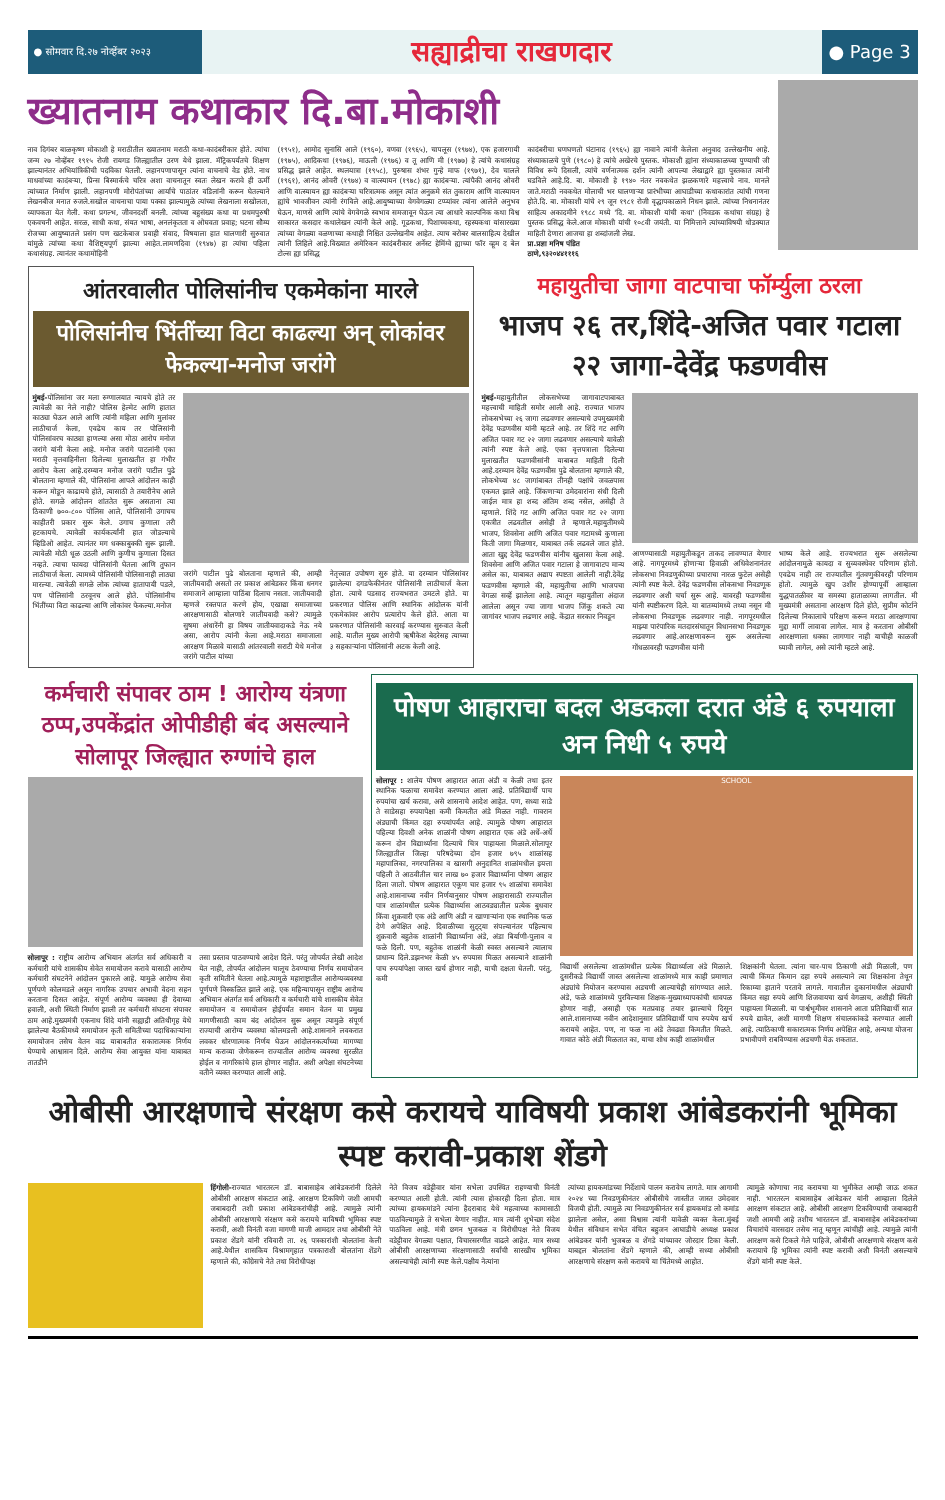● सोमवार दि.२७ नोव्हेंबर २०२३
सह्याद्रीचा राखणदार
● Page 3
ख्यातनाम कथाकार दि.बा.मोकाशी
नाव दिगंबर बाळकृष्ण मोकाशी हे मराठीतील ख्यातनाम मराठी कथा-कादंबरीकार होते. त्यांचा जन्म २७ नोव्हेंबर १९१५ रोजी रायगड जिल्ह्यातील उरण येथे झाला. मॅट्रिकपर्यंतचे शिक्षण झाल्यानंतर अभियांत्रिकीची पदविका घेतली. लहानपणापासून त्यांना वाचनाचे वेड होते. नाथ माधवांच्या कादंबऱ्या, प्रिन्स बिस्मार्कचे चरित्र अशा वाचनातून स्वतः लेखन करावे ही ऊर्मी त्यांच्यात निर्माण झाली. लहानपणी मोरोपंतांच्या आर्यांचे पाठांतर वडिलांनी करून घेतल्याने लेखनबीज मनात रुजले.सखोल वाचनाचा पाया पक्का झाल्यामुळे त्यांच्या लेखनाला सखोलता, व्यापकता येत गेली. कथा प्रगल्भ, जीवनदर्शी बनली. त्यांच्या बहुसंख्य कथा या प्रथमपुरुषी एकवचनी आहेत. सरळ, साधी कथा, संयत भाषा, अनलंकृतता व ओघवता प्रवाह; घटना सौम्य रोजच्या आयुष्यातले प्रसंग पण खटकेबाज प्रवाही संवाद, विषयाला हात घालणारी सुरुवात यांमुळे त्यांच्या कथा वैशिष्ट्यपूर्ण झाल्या आहेत.लामणदिवा (१९४७) हा त्यांचा पहिला कथासंग्रह. त्यानंतर कथामोहिनी
(१९५१), आमोद सुनासि आले (१९६०), वणवा (१९६५), चापलूस (१९७४), एक हजारगायी (१९७५), आदिकथा (१९७६), माऊली (१९७६) व तू आणि मी (१९७७) हे त्यांचे कथासंग्रह प्रसिद्ध झाले आहेत. स्थलयात्रा (१९५८), पुरुषास शंभर गुन्हे माफ (१९७१), देव चालले (१९६१), आनंद ओवरी (१९७४) व वात्स्यायन (१९७८) ह्या कादंबऱ्या. त्यांपैकी आनंद ओवरी आणि वात्स्यायन ह्या कादंबऱ्या चरित्रात्मक असून त्यांत अनुक्रमे संत तुकाराम आणि वात्स्यायन ह्यांचे भावजीवन त्यांनी रंगविले आहे.आयुष्याच्या वेगवेगळ्या टप्प्यांवर त्यांना आलेले अनुभव घेऊन, माणसे आणि त्यांचे वेगवेगळे स्वभाव समजावून घेऊन त्या आधारे काल्पनिक कथा विश्व साकारत कसदार कथालेखन त्यांनी केले आहे. गूढकथा, पिशाच्चकथा, रहस्यकथा यांसारख्या त्यांच्या वेगळ्या वळणाच्या कथाही निश्चित उल्लेखनीय आहेत. त्याच बरोबर बालसाहित्य देखील त्यांनी लिहिले आहे.विख्यात अमेरिकन कादंबरीकार अर्नेस्ट हेमिंग्वे ह्याच्या फॉर व्हूम द बेल टोल्स ह्या प्रसिद्ध
कादंबरीचा घणघणतो घंटानाद (१९६५) ह्या नावाने त्यांनी केलेला अनुवाद उल्लेखनीय आहे. संध्याकाळचे पुणे (१९८०) हे त्यांचे अखेरचे पुस्तक. मोकाशी ह्यांना संध्याकाळच्या पुण्याची जी विविध रूपे दिसली, त्यांचे वर्णनात्मक दर्शन त्यांनी आपल्या लेखाद्वारे ह्या पुस्तकात त्यांनी घडविले आहे.दि. बा. मोकाशी हे १९४० नंतर नवकथेत झळकणारे महत्त्वाचे नाव. मानले जाते.मराठी नवकथेत मोलाची भर घालणाऱ्या प्रारंभीच्या आघाडीच्या कथाकारांत त्यांची गणना होते.दि. बा. मोकाशी यांचे २९ जून १९८१ रोजी वृद्धापकाळाने निधन झाले. त्यांच्या निधनानंतर साहित्य अकादमीने १९८८ मध्ये 'दि. बा. मोकाशी यांची कथा' (निवडक कथांचा संग्रह) हे पुस्तक प्रसिद्ध केले.आज मोकाशी यांची १०८वी जयंती. या निमित्ताने त्यांच्याविषयी थोडक्यात माहिती देणारा आजचा हा शब्दांजली लेख.
प्रा.प्रज्ञा मनिष पंडित
ठाणे,९३२०४४१११६
आंतरवालीत पोलिसांनीच एकमेकांना मारले
पोलिसांनीच भिंतींच्या विटा काढल्या अन् लोकांवर फेकल्या-मनोज जरांगे
मुंबई-पोलिसांना जर मला रुग्णालयात न्यायचे होते तर त्यावेळी का नेले नाही? पोलिस हेल्मेट आणि हातात काठ्या घेऊन आले आणि त्यांनी महिला आणि मुलांवर लाठीचार्ज केला, एवढेच काय तर पोलिसांनी पोलिसांवरच काठ्या हाणल्या असा मोठा आरोप मनोज जरांगे यांनी केला आहे. मनोज जरांगे पाटलांनी एका मराठी वृत्तवाहिनीला दिलेल्या मुलाखतीत हा गंभीर आरोप केला आहे.दरम्यान मनोज जरांगे पाटील पुढे बोलताना म्हणाले की, पोलिसांना आपले आंदोलन काही करून मोडून काढायचे होते, त्यासाठी ते तयारीनेच आले होते. सगळे आंदोलन शांततेत सुरू असताना त्या ठिकाणी ७००-८०० पोलिस आले, पोलिसांनी उगाचच काहीतरी प्रकार सुरू केले. उगाच कुणाला तरी हटकायचे. त्यावेळी कार्यकर्त्यांनी हात जोडल्याचे व्हिडिओ आहेत. त्यानंतर मग धक्काबुक्की सुरू झाली. त्यावेळी मोठी धूळ उठली आणि कुणीच कुणाला दिसत नव्हते. त्याचा फायदा पोलिसांनी घेतला आणि तुफान लाठीचार्ज केला. त्यामध्ये पोलिसांनी पोलिसानाही लाठ्या मारल्या. त्यावेळी सगळे लोक त्यांच्या हातापायी पडले, पण पोलिसांनी ठरवूनच आले होते. पोलिसांनीच भिंतींच्या विटा काढल्या आणि लोकांवर फेकल्या.मनोज
जरांगे पाटील पुढे बोलताना म्हणाले की, आम्ही जातीयवादी असतो तर प्रकाश आंबेडकर किंवा धनगर समाजाने आम्हाला पाठिंबा दिलाच नसता. जातीयवादी म्हणजे रक्तपात करणे होय, एखाद्या समाजाच्या आरक्षणासाठी बोलणारे जातीयवादी कसे? त्यामुळे सुषमा अंधारेंनी हा विषय जातीयवादाकडे नेऊ नये असा, आरोप त्यांनी केला आहे.मराठा समाजाला आरक्षण मिळावे यासाठी आंतरवाली सराटी येथे मनोज जरांगे पाटील यांच्या
नेतृत्त्वात उपोषण सुरु होते. या दरम्यान पोलिसांवर झालेल्या दगडफेकीनंतर पोलिसांनी लाठीचार्ज केला होता. त्याचे पडसाद राज्यभरात उमटले होते. या प्रकरणात पोलिस आणि स्थानिक आंदोलक यांनी एकमेकांवर आरोप प्रत्यारोप केले होते. आता या प्रकरणात पोलिसांनी कारवाई करण्यास सुरुवात केली आहे. यातील मुख्य आरोपी ऋषीकेश बेदरेसह त्याच्या ३ सहकाऱ्यांना पोलिसांनी अटक केली आहे.
महायुतीचा जागा वाटपाचा फॉर्म्युला ठरला
भाजप २६ तर,शिंदे-अजित पवार गटाला २२ जागा-देवेंद्र फडणवीस
मुंबई-महायुतीतील लोकसभेच्या जागावाटपाबाबत महत्त्वाची माहिती समोर आली आहे. राज्यात भाजप लोकसभेच्या २६ जागा लढवणार असल्याचे उपमुख्यमंत्री देवेंद्र फडणवीस यांनी म्हटले आहे. तर शिंदे गट आणि अजित पवार गट २२ जागा लढवणार असल्याचे यावेळी त्यांनी स्पष्ट केले आहे. एका वृत्तपत्राला दिलेल्या मुलाखतीत फडणवीसांनी याबाबत माहिती दिली आहे.दरम्यान देवेंद्र फडणवीस पुढे बोलताना म्हणाले की, लोकभेच्या ४८ जागांबाबत तीनही पक्षांचे जवळपास एकमत झाले आहे. जिंकणाऱ्या उमेदवारांना संधी दिली जाईल मात्र हा शब्द अंतिम शब्द नसेल, असेही ते म्हणाले. शिंदे गट आणि अजित पवार गट २२ जागा एकत्रीत लढवतील असेही ते म्हणाले.महायुतीमध्ये भाजप, शिवसेना आणि अजित पवार गटामध्ये कुणाला किती जागा मिळणार, याबाबत तर्क लढवले जात होते. आता खुद्द देवेंद्र फडणवीस यांनीच खुलासा केला आहे. शिवसेना आणि अजित पवार गटाला हे जागावाटप मान्य असेल का, याबाबत अद्याप स्पष्टता आलेली नाही.देवेंद्र फडणवीस म्हणाले की, महायुतीचा आणि भाजपचा वेगळा सर्व्हे झालेला आहे. त्यातून महायुतीला अंदाज आलेला असून ज्या जागा भाजप जिंकू शकते त्या जागांवर भाजप लढणार आहे. केंद्रात सरकार निवडून
आणण्यासाठी महायुतीकडून ताकद लावण्यात येणार आहे. नागपूरमध्ये होणाऱ्या हिवाळी अधिवेशनानंतर लोकसभा निवडणुकीच्या प्रचाराचा नारळ फुटेल असेही त्यांनी स्पष्ट केले. देवेंद्र फडणवीस लोकसभा निवडणूक लढवणार अशी चर्चा सुरू आहे. यावरही फडणवीस यांनी स्पष्टीकरण दिले. या बातम्यांमध्ये तथ्या नसून मी लोकसभा निवडणूक लढवणार नाही. नागपूरमधील माझ्या पारंपारिक मतदारसंघातून विधानसभा निवडणूक लढवणार आहे.आरक्षणावरून सुरू असलेल्या गोंधळावरही फडणवीस यांनी
भाष्य केले आहे. राज्यभरात सुरू असलेल्या आंदोलनामुळे कायदा व सुव्यवस्थेवर परिणाम होतो. एवढेच नाही तर राज्यातील गुंतवणुकीवरही परिणाम होतो. त्यामुळे खुप उशीर होण्यापूर्वी आम्हाला युद्धपातळीवर या समस्या हाताळाव्या लागतील. मी मुख्यमंत्री असताना आरक्षण दिले होते, सुप्रीम कोर्टाने दिलेल्या निकालाचे परिक्षण करून मराठा आरक्षणाचा मुद्दा मार्गी लावावा लागेल. मात्र हे करताना ओबीसी आरक्षणाला धक्का लागणार नाही याचीही काळजी घ्यावी लागेल, असे त्यांनी म्हटले आहे.
कर्मचारी संपावर ठाम ! आरोग्य यंत्रणा ठप्प,उपकेंद्रांत ओपीडीही बंद असल्याने सोलापूर जिल्ह्यात रुग्णांचे हाल
सोलापूर : राष्ट्रीय आरोग्य अभियान अंतर्गत सर्व अधिकारी व कर्मचारी यांचे शासकीय सेवेत समायोजन करावे यासाठी आरोग्य कर्मचारी संघटनेने आंदोलन पुकारले आहे. यामुळे आरोग्य सेवा पूर्णपणे कोलमडले असून नागरिक उपचार अभावी वेदना सहन करताना दिसत आहेत. संपूर्ण आरोग्य व्यवस्था ही देवाच्या हवाली, अशी स्थिती निर्माण झाली तर कर्मचारी संघटना संपावर ठाम आहे.मुख्यमंत्री एकनाथ शिंदे यांनी सह्याद्री अतिथीगृह येथे झालेल्या बैठकीमध्ये समायोजन कृती समितीच्या पदाधिकाऱ्यांना समायोजन तसेच वेतन वाढ याबाबतीत सकारात्मक निर्णय घेण्याचे आश्वासन दिले. आरोग्य सेवा आयुक्त यांना याबाबत तातडीने
तसा प्रस्ताव पाठवण्याचे आदेश दिले. परंतु जोपर्यंत लेखी आदेश येत नाही, तोपर्यंत आंदोलन चालूच ठेवण्याचा निर्णय समायोजन कृती समितीने घेतला आहे.त्यामुळे महाराष्ट्रातील आरोग्यव्यवस्था पूर्णपणे विस्कळित झाले आहे. एक महिन्यापासून राष्ट्रीय आरोग्य अभियान अंतर्गत सर्व अधिकारी व कर्मचारी यांचे शासकीय सेवेत समायोजन व समायोजन होईपर्यंत समान वेतन या प्रमुख मागणीसाठी काम बंद आंदोलन सुरू असून त्यामुळे संपूर्ण राज्याची आरोग्य व्यवस्था कोलमडली आहे.शासनाने लवकरात लवकर धोरणात्मक निर्णय घेऊन आंदोलनकर्त्यांच्या मागण्या मान्य कराव्या जेणेकरून राज्यातील आरोग्य व्यवस्था सुरळीत होईल व नागरिकांचे हाल होणार नाहीत. अशी अपेक्षा संघटनेच्या वतीने व्यक्त करण्यात आली आहे.
पोषण आहाराचा बदल अडकला दरात अंडे ६ रुपयाला अन निधी ५ रुपये
सोलापूर : शालेय पोषण आहारात आता अंडी व केळी तथा इतर स्थानिक फळाचा समावेश करण्यात आला आहे. प्रतिविद्यार्थी पाच रुपयांचा खर्च करावा, असे शासनाचे आदेश आहेत. पण, सध्या साडे ते साडेसहा रुपयापेक्षा कमी किमतीत अंडे मिळत नाही. गावरान अंड्याची किंमत दहा रुपयांपर्यंत आहे. त्यामुळे पोषण आहारात पहिल्या दिवशी अनेक शाळांनी पोषण आहारात एक अंडे अर्धे-अर्धे करून दोन विद्यार्थ्यांना दिल्याचे चित्र पाहायला मिळाले.सोलापूर जिल्ह्यातील जिल्हा परिषदेच्या दोन हजार ७९५ शाळांसह महापालिका, नगरपालिका व खासगी अनुदानित शाळांमधील इयत्ता पहिली ते आठवीतील चार लाख ७० हजार विद्यार्थ्यांना पोषण आहार दिला जातो. पोषण आहारात एकूण चार हजार ९५ शाळांचा समावेश आहे.शासनाच्या नवीन निर्णयानुसार पोषण आहारासाठी राज्यातील पात्र शाळांमधील प्रत्येक विद्यार्थ्यास आठवड्यातील प्रत्येक बुधवार किंवा शुक्रवारी एक अंडे आणि अंडी न खाणाऱ्यांना एक स्थानिक फळ देणे अपेक्षित आहे. दिवाळीच्या सुट्ट्या संपल्यानंतर पहिल्याच शुक्रवारी बहुतेक शाळांनी विद्यार्थ्यांना अंडे, अंडा बिर्याणी-पुलाव व फळे दिली. पण, बहुतेक शाळांनी केळी स्वस्त असल्याने त्यालाच प्राधान्य दिले.डझनभर केळी ४५ रुपयास मिळत असल्याने शाळांनी पाच रुपयांपेक्षा जास्त खर्च होणार नाही, याची दक्षता घेतली. परंतु, कमी
SCHOOL
विद्यार्थी असलेल्या शाळांमधील प्रत्येक विद्यार्थ्याला अंडे मिळाले. दुसरीकडे विद्यार्थी जास्त असलेल्या शाळांमध्ये मात्र काही प्रमाणात अंड्यांचे नियोजन करण्यास अडचणी आल्याचेही सांगण्यात आले. अंडे, फळे शाळांमध्ये पुरविल्यास शिक्षक-मुख्याध्यापकांची धावपळ होणार नाही, असाही एक मतप्रवाह तयार झाल्याचे दिसून आले.शासनाच्या नवीन आदेशानुसार प्रतिविद्यार्थी पाच रुपयेच खर्च करायचे आहेत. पण, ना फळ ना अंडे तेवढ्या किमतीत मिळते. गावात कोठे अंडी मिळतात का, याचा शोध काही शाळांमधील
शिक्षकांनी घेतला. त्यांना चार-पाच ठिकाणी अंडी मिळाली, पण त्याची किंमत किमान दहा रुपये असल्याने त्या शिक्षकांना तेथून रिकाम्या हाताने परतावे लागले. गावातील दुकानांमधील अंड्याची किंमत सहा रुपये आणि शिजवायचा खर्च वेगळाच, अशीही स्थिती पाहायला मिळाली. या पार्श्वभूमीवर शासनाने आता प्रतिविद्यार्थी सात रुपये द्यावेत, अशी मागणी शिक्षण संचालकांकडे करण्यात आली आहे. त्याठिकाणी सकारात्मक निर्णय अपेक्षित आहे, अन्यथा योजना प्रभावीपणे राबविण्यास अडचणी येऊ शकतात.
ओबीसी आरक्षणाचे संरक्षण कसे करायचे याविषयी प्रकाश आंबेडकरांनी भूमिका स्पष्ट करावी-प्रकाश शेंडगे
हिंगोली-राज्यात भारतरत्न डॉ. बाबासाहेब आंबेडकरांनी दिलेले ओबीसी आरक्षण संकटात आहे. आरक्षण टिकविणे जशी आमची जबाबदारी तशी प्रकाश आंबेडकरांचीही आहे. त्यामुळे त्यांनी ओबीसी आरक्षणाचे संरक्षण कसे करायचे याविषयी भूमिका स्पष्ट करावी, अशी विनंती वजा मागणी माजी आमदार तथा ओबीसी नेते प्रकाश शेंडगे यांनी रविवारी ता. २६ पत्रकारांशी बोलतांना केली आहे.येथील शासकिय विश्रामगृहात पत्रकाराशी बोलतांना शेंडगे म्हणाले की, काँग्रेसचे नेते तथा विरोधीपक्ष
नेते विजय वडेट्टीवार यांना सभेला उपस्थित राहण्याची विनंती करण्यात आली होती. त्यांनी त्यास होकारही दिला होता. मात्र त्यांच्या हायकमांडने त्यांना हैदराबाद येथे महत्वाच्या कामासाठी पाठविल्यामुळे ते सभेला येणार नाहीत. मात्र त्यांनी शुभेच्छा संदेश पाठविला आहे. मंत्री छगन भुजबळ व विरोधीपक्ष नेते विजय वडेट्टीवार वेगळ्या पक्षात, विचारसरणीत वाढले आहेत. मात्र सध्या ओबीसी आरक्षणाच्या संरक्षणासाठी सर्वांची सारखीच भूमिका असल्याचेही त्यांनी स्पष्ट केले.पक्षीय नेत्यांना
त्यांच्या हायकमांडच्या निर्देशाचे पालन करावेच लागते. मात्र आगामी २०२४ च्या निवडणुकीनंतर ओबीसीचे जास्तीत जास्त उमेदवार विजयी होती. त्यामुळे त्या निवडणुकीनंतर सर्व हायकमांड लो कमांड झालेला असेल, असा विश्वास त्यांनी यावेळी व्यक्त केला.मुंबई येथील संविधान सभेत वंचित बहुजन आघाडीचे अध्यक्ष प्रकाश आंबेडकर यांनी भुजबळ व शेंगडे यांच्यावर जोरदार टिका केली. याबद्दल बोलतांना शेंडगे म्हणाले की, आम्ही सध्या ओबीसी आरक्षणाचे संरक्षण कसे करायचे या चिंतेमध्ये आहोत.
त्यामुळे कोणाचा नाद करायचा या भुमीकेत आम्ही जाऊ शकत नाही. भारतरत्न बाबासाहेब आंबेडकर यांनी आम्हाला दिलेले आरक्षण संकटात आहे. ओबीसी आरक्षण टिकविण्याची जबाबदारी जशी आमची आहे तशीच भारतरत्न डॉ. बाबासाहेब आंबेडकरांच्या विचारांचे वारसदार तसेच नातू म्हणून त्यांचीही आहे. त्यामुळे त्यांनी आरक्षण कसे टिकले गेले पाहिजे, ओबीसी आरक्षणाचे संरक्षण कसे करायाचे हि भूमिका त्यांनी स्पष्ट करावी अशी विनंती असल्याचे शेंडगे यांनी स्पष्ट केले.